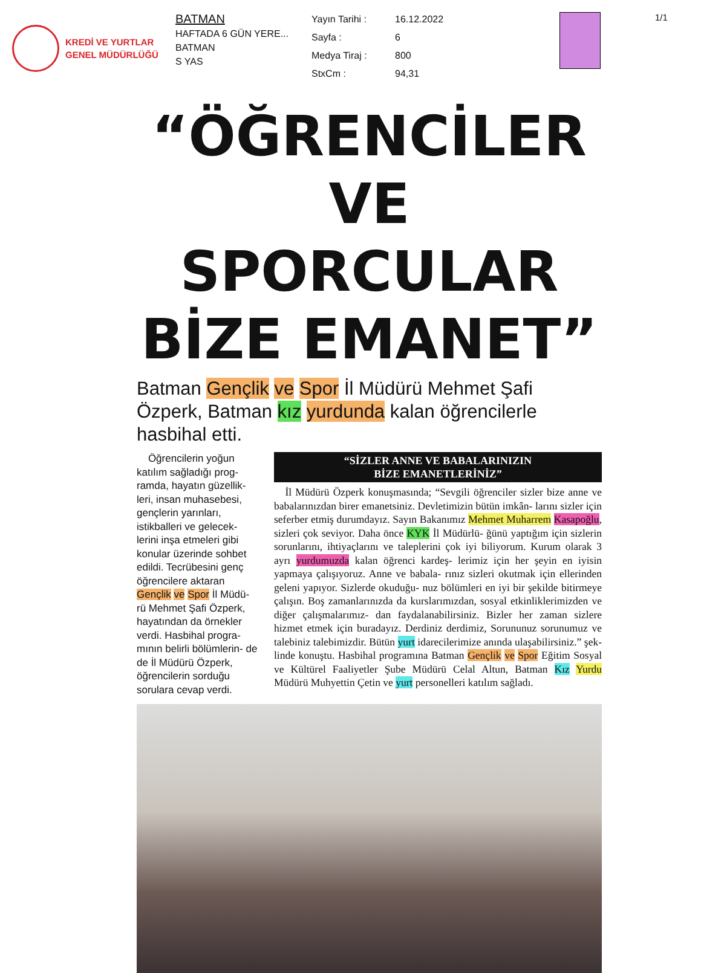KREDİ VE YURTLAR
GENEL MÜDÜRLÜĞÜ
BATMAN
HAFTADA 6 GÜN YERE...
BATMAN
S YAS
Yayın Tarihi : 16.12.2022 Sayfa : 6 Medya Tiraj : 800 StxCm : 94,31
1/1
“ÖĞRENCİLER VE SPORCULAR BİZE EMANET”
Batman Gençlik ve Spor İl Müdürü Mehmet Şafi Özperk, Batman kız yurdunda kalan öğrencilerle hasbihal etti.
Öğrencilerin yoğun katılım sağladığı prog- ramda, hayatın güzellik- leri, insan muhasebesi, gençlerin yarınları, istikballeri ve gelecek- lerini inşa etmeleri gibi konular üzerinde sohbet edildi. Tecrübesini genç öğrencilere aktaran Gençlik ve Spor İl Müdü- rü Mehmet Şafi Özperk, hayatından da örnekler verdi. Hasbihal progra- mının belirli bölümlerin- de de İl Müdürü Özperk, öğrencilerin sorduğu sorulara cevap verdi.
“SİZLER ANNE VE BABALARINIZIN
BİZE EMANETLERİNİZ”
İl Müdürü Özperk konuşmasında; “Sevgili öğrenciler sizler bize anne ve babalarınızdan birer emanetsiniz. Devletimizin bütün imkân- larını sizler için seferber etmiş durumdayız. Sayın Bakanımız Mehmet Muharrem Kasapoğlu, sizleri çok seviyor. Daha önce KYK İl Müdürlü- ğünü yaptığım için sizlerin sorunlarını, ihtiyaçlarını ve taleplerini çok iyi biliyorum. Kurum olarak 3 ayrı yurdumuzda kalan öğrenci kardeş- lerimiz için her şeyin en iyisin yapmaya çalışıyoruz. Anne ve babala- rınız sizleri okutmak için ellerinden geleni yapıyor. Sizlerde okuduğu- nuz bölümleri en iyi bir şekilde bitirmeye çalışın. Boş zamanlarınızda da kurslarımızdan, sosyal etkinliklerimizden ve diğer çalışmalarımız- dan faydalanabilirsiniz. Bizler her zaman sizlere hizmet etmek için buradayız. Derdiniz derdimiz, Sorununuz sorunumuz ve talebiniz talebimizdir. Bütün yurt idarecilerimize anında ulaşabilirsiniz.” şek- linde konuştu. Hasbihal programına Batman Gençlik ve Spor Eğitim Sosyal ve Kültürel Faaliyetler Şube Müdürü Celal Altun, Batman Kız Yurdu Müdürü Muhyettin Çetin ve yurt personelleri katılım sağladı.